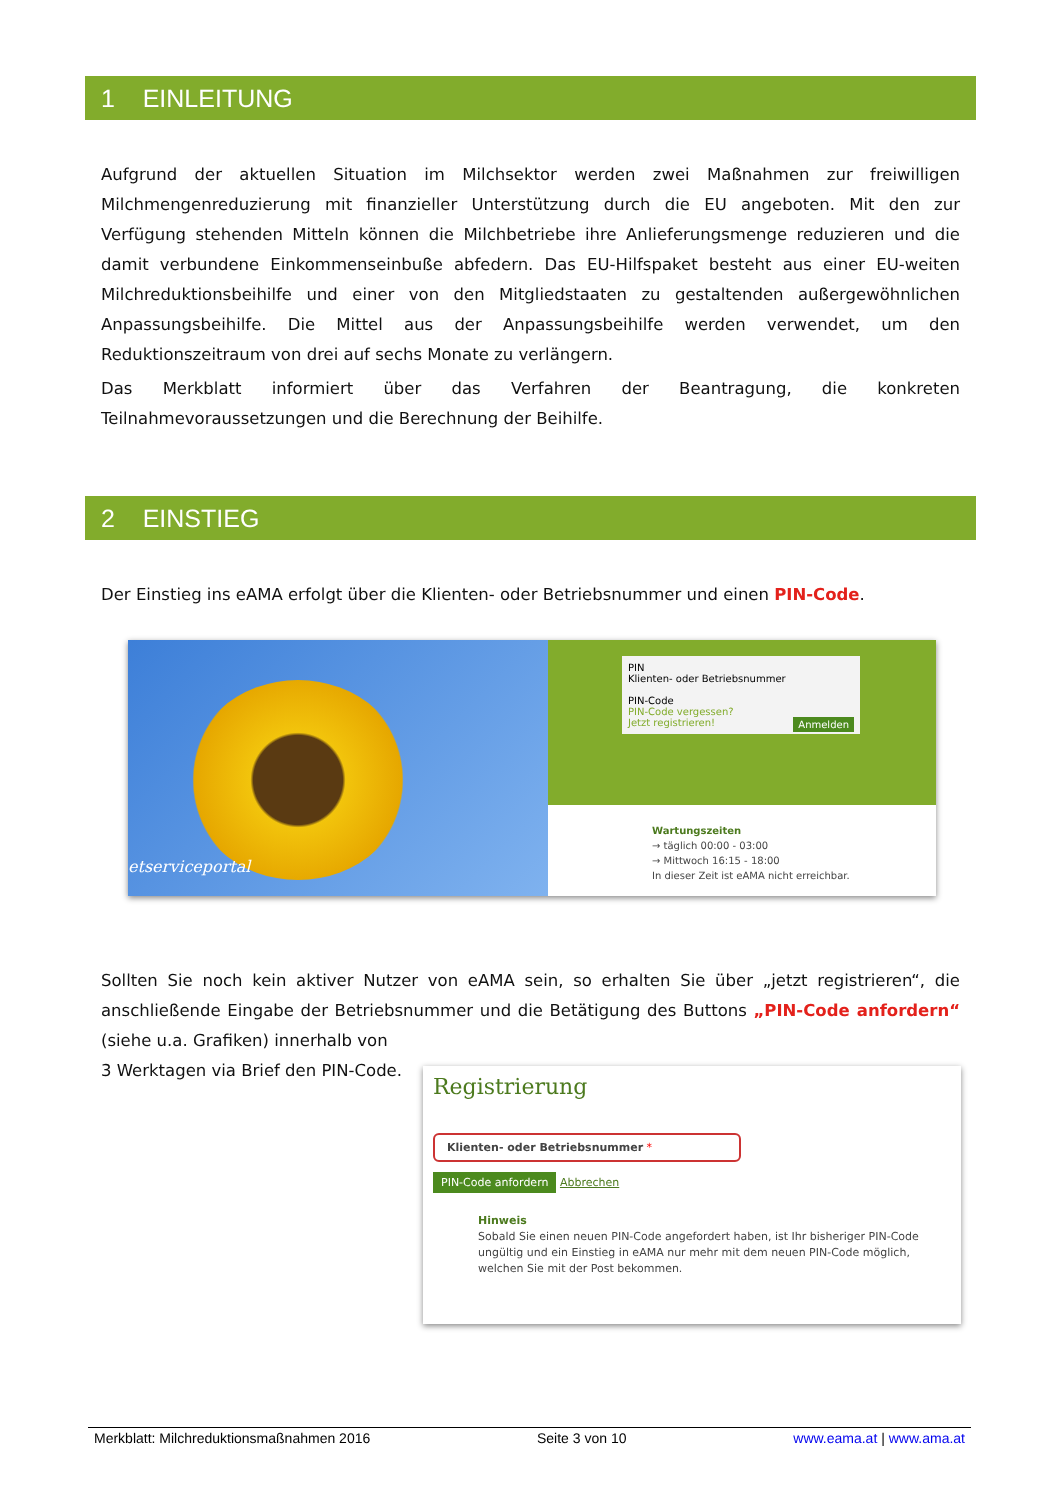1 EINLEITUNG
Aufgrund der aktuellen Situation im Milchsektor werden zwei Maßnahmen zur freiwilligen Milchmengenreduzierung mit finanzieller Unterstützung durch die EU angeboten. Mit den zur Verfügung stehenden Mitteln können die Milchbetriebe ihre Anlieferungsmenge reduzieren und die damit verbundene Einkommenseinbuße abfedern. Das EU-Hilfspaket besteht aus einer EU-weiten Milchreduktionsbeihilfe und einer von den Mitgliedstaaten zu gestaltenden außergewöhnlichen Anpassungsbeihilfe. Die Mittel aus der Anpassungsbeihilfe werden verwendet, um den Reduktionszeitraum von drei auf sechs Monate zu verlängern.
Das Merkblatt informiert über das Verfahren der Beantragung, die konkreten Teilnahmevoraussetzungen und die Berechnung der Beihilfe.
2 EINSTIEG
Der Einstieg ins eAMA erfolgt über die Klienten- oder Betriebsnummer und einen PIN-Code.
etserviceportal
PIN
Klienten- oder Betriebsnummer
PIN-Code
PIN-Code vergessen?
Jetzt registrieren! Anmelden
Wartungszeiten
→ täglich 00:00 - 03:00
→ Mittwoch 16:15 - 18:00
In dieser Zeit ist eAMA nicht erreichbar.
Sollten Sie noch kein aktiver Nutzer von eAMA sein, so erhalten Sie über „jetzt registrieren“, die anschließende Eingabe der Betriebsnummer und die Betätigung des Buttons „PIN-Code anfordern“ (siehe u.a. Grafiken) innerhalb von
Registrierung
Klienten- oder Betriebsnummer *
PIN-Code anfordern Abbrechen
Hinweis
Sobald Sie einen neuen PIN-Code angefordert haben, ist Ihr bisheriger PIN-Code ungültig und ein Einstieg in eAMA nur mehr mit dem neuen PIN-Code möglich, welchen Sie mit der Post bekommen.
3 Werktagen via Brief den PIN-Code.
Merkblatt: Milchreduktionsmaßnahmen 2016 Seite 3 von 10 www.eama.at | www.ama.at